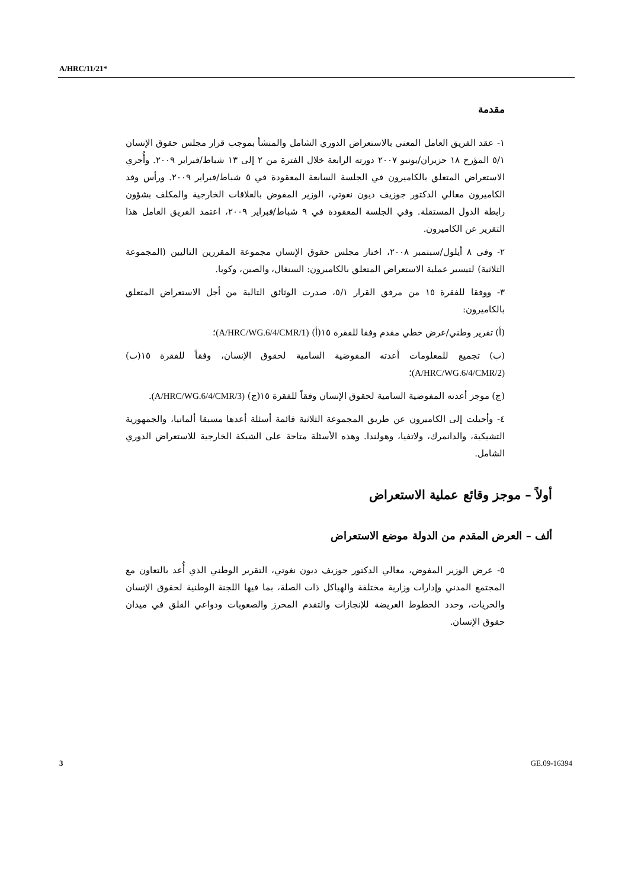A/HRC/11/21*
مقدمة
١- عقد الفريق العامل المعني بالاستعراض الدوري الشامل والمنشأ بموجب قرار مجلس حقوق الإنسان ٥/١ المؤرخ ١٨ حزيران/يونيو ٢٠٠٧ دورته الرابعة خلال الفترة من ٢ إلى ١٣ شباط/فبراير ٢٠٠٩. وأُجري الاستعراض المتعلق بالكاميرون في الجلسة السابعة المعقودة في ٥ شباط/فبراير ٢٠٠٩. ورأس وفد الكاميرون معالي الدكتور جوزيف ديون نغوتي، الوزير المفوض بالعلاقات الخارجية والمكلف بشؤون رابطة الدول المستقلة. وفي الجلسة المعقودة في ٩ شباط/فبراير ٢٠٠٩، اعتمد الفريق العامل هذا التقرير عن الكاميرون.
٢- وفي ٨ أيلول/سبتمبر ٢٠٠٨، اختار مجلس حقوق الإنسان مجموعة المقررين التاليين (المجموعة الثلاثية) لتيسير عملية الاستعراض المتعلق بالكاميرون: السنغال، والصين، وكوبا.
٣- ووفقا للفقرة ١٥ من مرفق القرار ٥/١، صدرت الوثائق التالية من أجل الاستعراض المتعلق بالكاميرون:
(أ) تقرير وطني/عرض خطي مقدم وفقا للفقرة ١٥(أ) (A/HRC/WG.6/4/CMR/1)؛
(ب) تجميع للمعلومات أعدته المفوضية السامية لحقوق الإنسان، وفقاً للفقرة ١٥(ب) (A/HRC/WG.6/4/CMR/2)؛
(ج) موجز أعدته المفوضية السامية لحقوق الإنسان وفقاً للفقرة ١٥(ج) (A/HRC/WG.6/4/CMR/3).
٤- وأحيلت إلى الكاميرون عن طريق المجموعة الثلاثية قائمة أسئلة أعدها مسبقا ألمانيا، والجمهورية التشيكية، والدانمرك، ولاتفيا، وهولندا. وهذه الأسئلة متاحة على الشبكة الخارجية للاستعراض الدوري الشامل.
أولاً – موجز وقائع عملية الاستعراض
ألف – العرض المقدم من الدولة موضع الاستعراض
٥- عرض الوزير المفوض، معالي الدكتور جوزيف ديون نغوتي، التقرير الوطني الذي أُعد بالتعاون مع المجتمع المدني وإدارات وزارية مختلفة والهياكل ذات الصلة، بما فيها اللجنة الوطنية لحقوق الإنسان والحريات، وحدد الخطوط العريضة للإنجازات والتقدم المحرز والصعوبات ودواعي القلق في ميدان حقوق الإنسان.
3 GE.09-16394